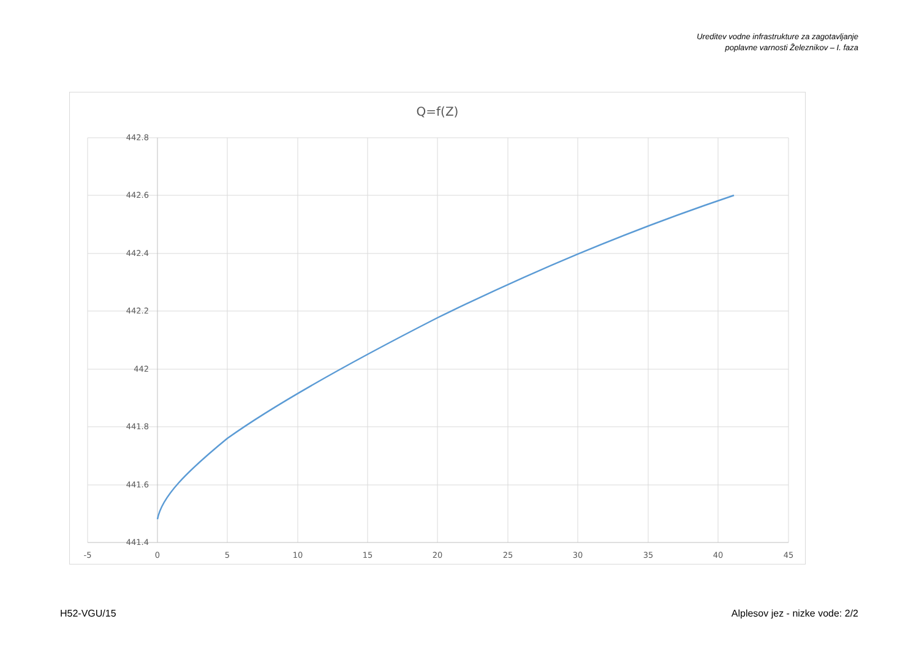Ureditev vodne infrastrukture za zagotavljanje
poplavne varnosti Železnikov – I. faza
Q=f(Z)
442.8
442.6
442.4
442.2
442
441.8
441.6
441.4
-5
0
5
10
15
20
25
30
35
40
45
H52-VGU/15 Alplesov jez - nizke vode: 2/2